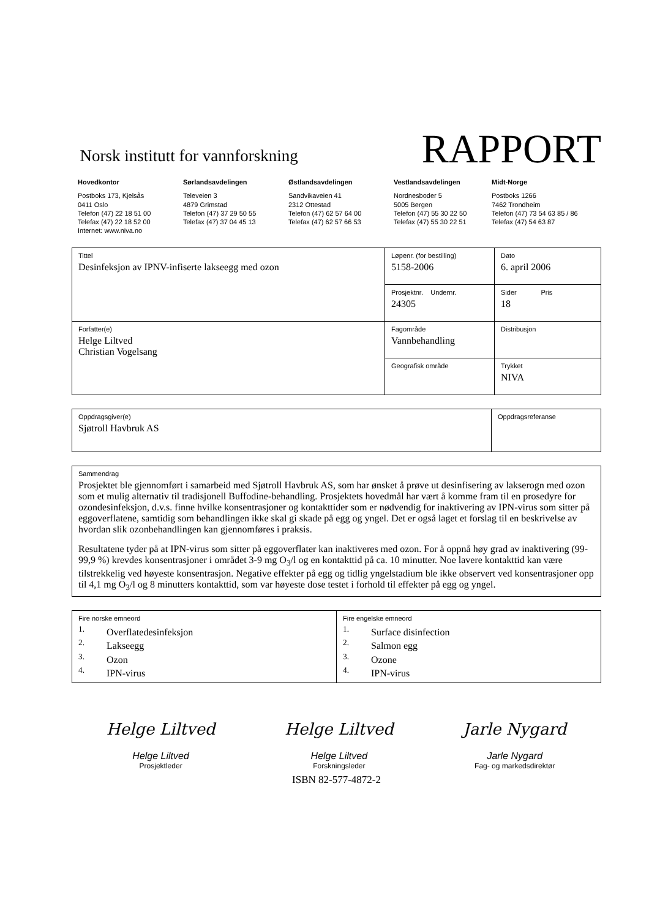Norsk institutt for vannforskning
RAPPORT
Hovedkontor
Postboks 173, Kjelsås
0411 Oslo
Telefon (47) 22 18 51 00
Telefax (47) 22 18 52 00
Internet: www.niva.no
Sørlandsavdelingen
Televeien 3
4879 Grimstad
Telefon (47) 37 29 50 55
Telefax (47) 37 04 45 13
Østlandsavdelingen
Sandvikaveien 41
2312 Ottestad
Telefon (47) 62 57 64 00
Telefax (47) 62 57 66 53
Vestlandsavdelingen
Nordnesboder 5
5005 Bergen
Telefon (47) 55 30 22 50
Telefax (47) 55 30 22 51
Midt-Norge
Postboks 1266
7462 Trondheim
Telefon (47) 73 54 63 85 / 86
Telefax (47) 54 63 87
| Tittel Desinfeksjon av IPNV-infiserte lakseegg med ozon | Løpenr. (for bestilling) 5158-2006 | Dato 6. april 2006 |
| | Prosjektnr. Undernr. 24305 | Sider Pris 18 |
| Forfatter(e) Helge Liltved Christian Vogelsang | Fagområde Vannbehandling | Distribusjon |
| | Geografisk område | Trykket NIVA |
| Oppdragsgiver(e) Sjøtroll Havbruk AS | Oppdragsreferanse |
| Sammendrag Prosjektet ble gjennomført i samarbeid med Sjøtroll Havbruk AS, som har ønsket å prøve ut desinfisering av lakserogn med ozon som et mulig alternativ til tradisjonell Buffodine-behandling. Prosjektets hovedmål har vært å komme fram til en prosedyre for ozondesinfeksjon, d.v.s. finne hvilke konsentrasjoner og kontakttider som er nødvendig for inaktivering av IPN-virus som sitter på eggoverflatene, samtidig som behandlingen ikke skal gi skade på egg og yngel. Det er også laget et forslag til en beskrivelse av hvordan slik ozonbehandlingen kan gjennomføres i praksis. Resultatene tyder på at IPN-virus som sitter på eggoverflater kan inaktiveres med ozon. For å oppnå høy grad av inaktivering (99-99,9 %) krevdes konsentrasjoner i området 3-9 mg O<sub>3</sub>/l og en kontakttid på ca. 10 minutter. Noe lavere kontakttid kan være tilstrekkelig ved høyeste konsentrasjon. Negative effekter på egg og tidlig yngelstadium ble ikke observert ved konsentrasjoner opp til 4,1 mg O<sub>3</sub>/l og 8 minutters kontakttid, som var høyeste dose testet i forhold til effekter på egg og yngel. |
| Fire norske emneord <sup>1.</sup> Overflatedesinfeksjon <sup>2.</sup> Lakseegg <sup>3.</sup> Ozon <sup>4.</sup> IPN-virus | Fire engelske emneord <sup>1.</sup> Surface disinfection <sup>2.</sup> Salmon egg <sup>3.</sup> Ozone <sup>4.</sup> IPN-virus |
Helge Liltved
Helge Liltved
Prosjektleder
Helge Liltved
Helge Liltved
Forskningsleder
Jarle Nygard
Jarle Nygard
Fag- og markedsdirektør
ISBN 82-577-4872-2